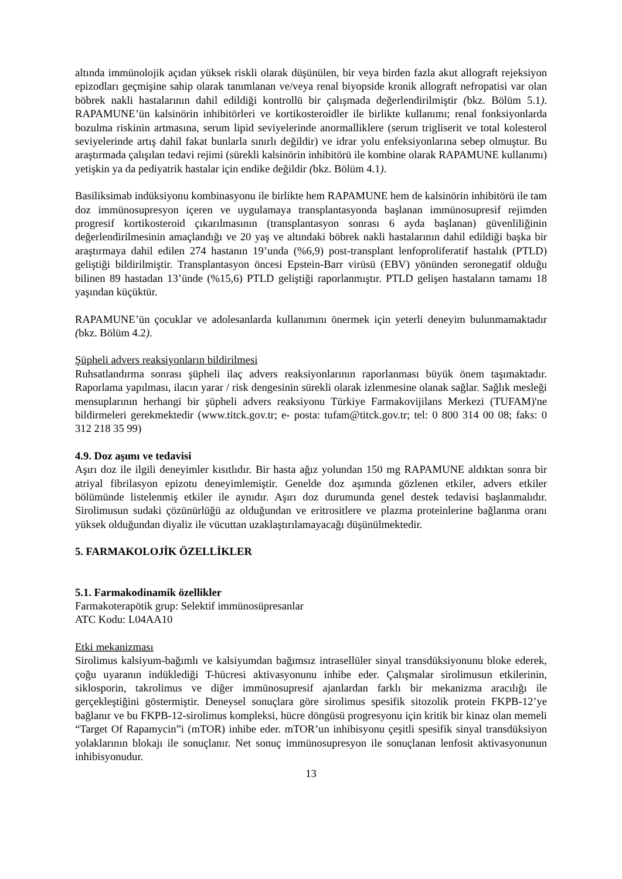altında immünolojik açıdan yüksek riskli olarak düşünülen, bir veya birden fazla akut allograft rejeksiyon epizodları geçmişine sahip olarak tanımlanan ve/veya renal biyopside kronik allograft nefropatisi var olan böbrek nakli hastalarının dahil edildiği kontrollü bir çalışmada değerlendirilmiştir (bkz. Bölüm 5.1). RAPAMUNE’ün kalsinörin inhibitörleri ve kortikosteroidler ile birlikte kullanımı; renal fonksiyonlarda bozulma riskinin artmasına, serum lipid seviyelerinde anormalliklere (serum trigliserit ve total kolesterol seviyelerinde artış dahil fakat bunlarla sınırlı değildir) ve idrar yolu enfeksiyonlarına sebep olmuştur. Bu araştırmada çalışılan tedavi rejimi (sürekli kalsinörin inhibitörü ile kombine olarak RAPAMUNE kullanımı) yetişkin ya da pediyatrik hastalar için endike değildir (bkz. Bölüm 4.1).
Basiliksimab indüksiyonu kombinasyonu ile birlikte hem RAPAMUNE hem de kalsinörin inhibitörü ile tam doz immünosupresyon içeren ve uygulamaya transplantasyonda başlanan immünosupresif rejimden progresif kortikosteroid çıkarılmasının (transplantasyon sonrası 6 ayda başlanan) güvenliliğinin değerlendirilmesinin amaçlandığı ve 20 yaş ve altındaki böbrek nakli hastalarının dahil edildiği başka bir araştırmaya dahil edilen 274 hastanın 19’unda (%6,9) post-transplant lenfoproliferatif hastalık (PTLD) geliştiği bildirilmiştir. Transplantasyon öncesi Epstein-Barr virüsü (EBV) yönünden seronegatif olduğu bilinen 89 hastadan 13’ünde (%15,6) PTLD geliştiği raporlanmıştır. PTLD gelişen hastaların tamamı 18 yaşından küçüktür.
RAPAMUNE’ün çocuklar ve adolesanlarda kullanımını önermek için yeterli deneyim bulunmamaktadır (bkz. Bölüm 4.2).
Şüpheli advers reaksiyonların bildirilmesi
Ruhsatlandırma sonrası şüpheli ilaç advers reaksiyonlarının raporlanması büyük önem taşımaktadır. Raporlama yapılması, ilacın yarar / risk dengesinin sürekli olarak izlenmesine olanak sağlar. Sağlık mesleği mensuplarının herhangi bir şüpheli advers reaksiyonu Türkiye Farmakovijilans Merkezi (TUFAM)'ne bildirmeleri gerekmektedir (www.titck.gov.tr; e- posta: tufam@titck.gov.tr; tel: 0 800 314 00 08; faks: 0 312 218 35 99)
4.9. Doz aşımı ve tedavisi
Aşırı doz ile ilgili deneyimler kısıtlıdır. Bir hasta ağız yolundan 150 mg RAPAMUNE aldıktan sonra bir atriyal fibrilasyon epizotu deneyimlemiştir. Genelde doz aşımında gözlenen etkiler, advers etkiler bölümünde listelenmiş etkiler ile aynıdır. Aşırı doz durumunda genel destek tedavisi başlanmalıdır. Sirolimusun sudaki çözünürlüğü az olduğundan ve eritrositlere ve plazma proteinlerine bağlanma oranı yüksek olduğundan diyaliz ile vücuttan uzaklaştırılamayacağı düşünülmektedir.
5. FARMAKOLOJİK ÖZELLİKLER
5.1. Farmakodinamik özellikler
Farmakoterapötik grup: Selektif immünosüpresanlar
ATC Kodu: L04AA10
Etki mekanizması
Sirolimus kalsiyum-bağımlı ve kalsiyumdan bağımsız intrasellüler sinyal transdüksiyonunu bloke ederek, çoğu uyaranın indüklediği T-hücresi aktivasyonunu inhibe eder. Çalışmalar sirolimusun etkilerinin, siklosporin, takrolimus ve diğer immünosupresif ajanlardan farklı bir mekanizma aracılığı ile gerçekleştiğini göstermiştir. Deneysel sonuçlara göre sirolimus spesifik sitozolik protein FKPB-12’ye bağlanır ve bu FKPB-12-sirolimus kompleksi, hücre döngüsü progresyonu için kritik bir kinaz olan memeli “Target Of Rapamycin”i (mTOR) inhibe eder. mTOR’un inhibisyonu çeşitli spesifik sinyal transdüksiyon yolaklarının blokajı ile sonuçlanır. Net sonuç immünosupresyon ile sonuçlanan lenfosit aktivasyonunun inhibisyonudur.
13